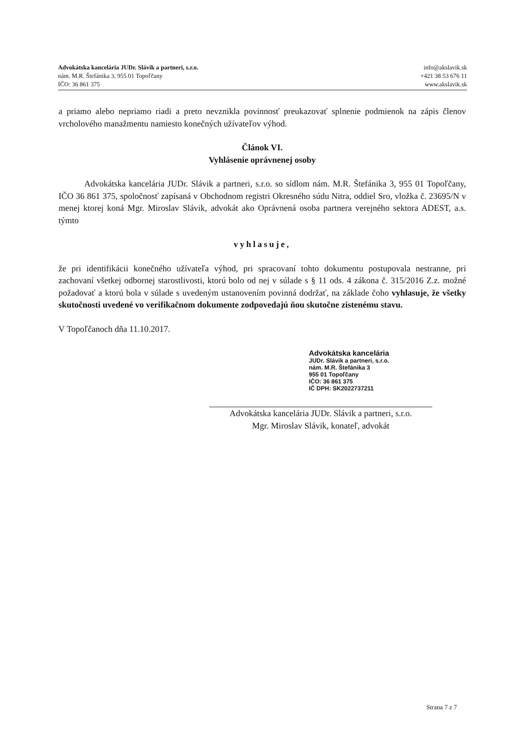Advokátska kancelária JUDr. Slávik a partneri, s.r.o.
nám. M.R. Štefánika 3, 955 01 Topoľčany
IČO: 36 861 375
info@akslavik.sk
+421 38 53 676 11
www.akslavik.sk
a priamo alebo nepriamo riadi a preto nevznikla povinnosť preukazovať splnenie podmienok na zápis členov vrcholového manažmentu namiesto konečných užívateľov výhod.
Článok VI.
Vyhlásenie oprávnenej osoby
Advokátska kancelária JUDr. Slávik a partneri, s.r.o. so sídlom nám. M.R. Štefánika 3, 955 01 Topoľčany, IČO 36 861 375, spoločnosť zapísaná v Obchodnom registri Okresného súdu Nitra, oddiel Sro, vložka č. 23695/N v menej ktorej koná Mgr. Miroslav Slávik, advokát ako Oprávnená osoba partnera verejného sektora ADEST, a.s. týmto
vyhlasuje,
že pri identifikácii konečného užívateľa výhod, pri spracovaní tohto dokumentu postupovala nestranne, pri zachovaní všetkej odbornej starostlivosti, ktorú bolo od nej v súlade s § 11 ods. 4 zákona č. 315/2016 Z.z. možné požadovať a ktorú bola v súlade s uvedeným ustanovením povinná dodržať, na základe čoho vyhlasuje, že všetky skutočnosti uvedené vo verifikačnom dokumente zodpovedajú ňou skutočne zistenému stavu.
V Topoľčanoch dňa 11.10.2017.
Advokátska kancelária
JUDr. Slávik a partneri, s.r.o.
nám. M.R. Štefánika 3
955 01 Topoľčany
IČO: 36 861 375
IČ DPH: SK2022737211
Advokátska kancelária JUDr. Slávik a partneri, s.r.o.
Mgr. Miroslav Slávik, konateľ, advokát
Strana 7 z 7